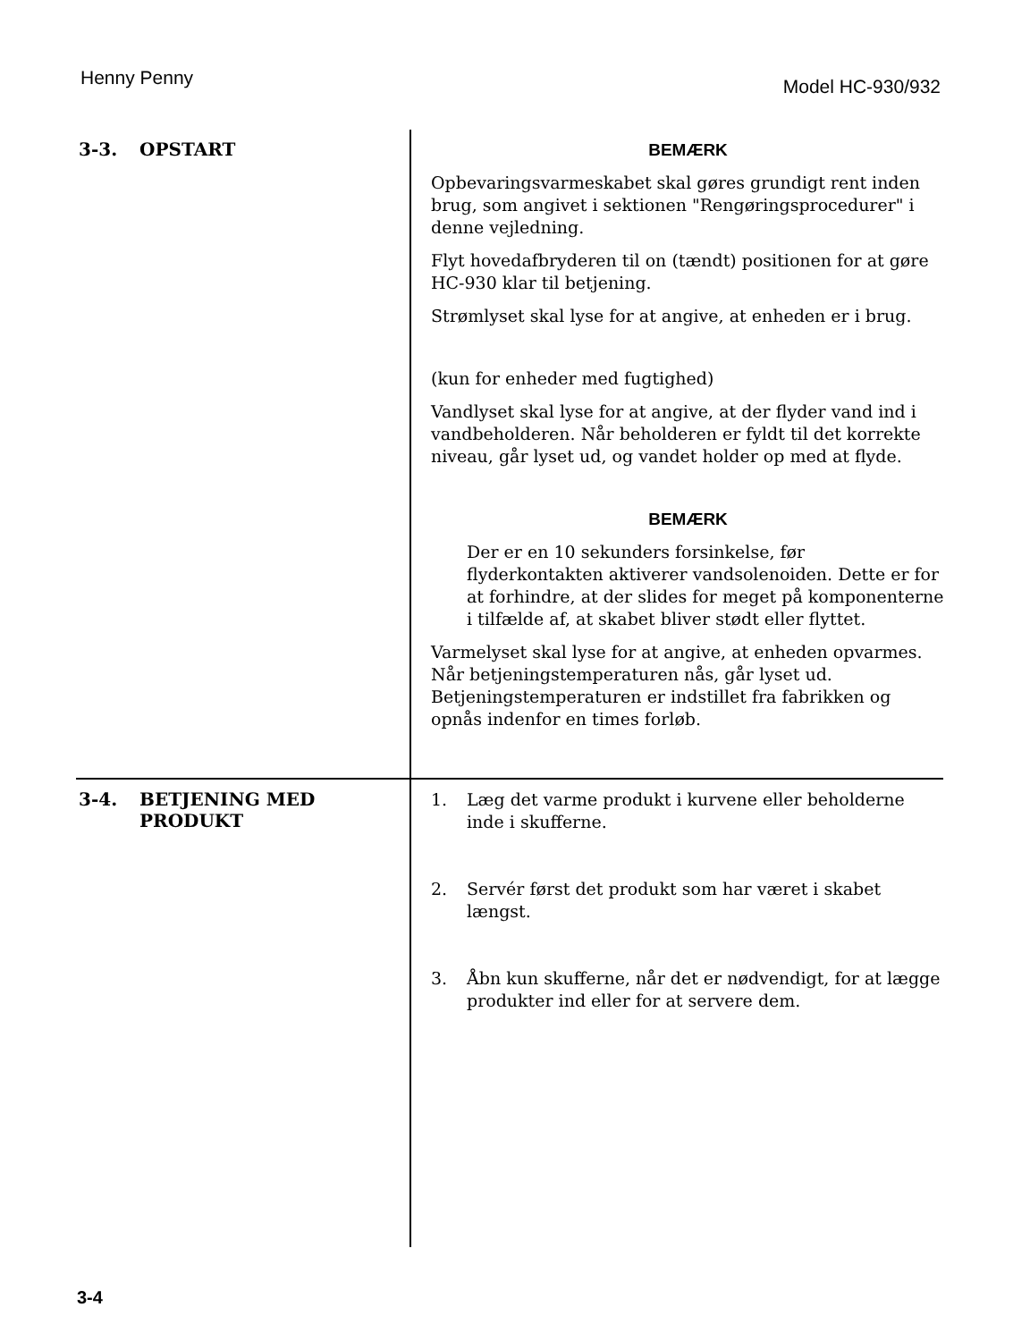Henny Penny Model HC-930/932
3-3. OPSTART
BEMÆRK
Opbevaringsvarmeskabet skal gøres grundigt rent inden brug, som angivet i sektionen "Rengøringsprocedurer" i denne vejledning.
Flyt hovedafbryderen til on (tændt) positionen for at gøre HC-930 klar til betjening.
Strømlyset skal lyse for at angive, at enheden er i brug.
(kun for enheder med fugtighed)
Vandlyset skal lyse for at angive, at der flyder vand ind i vandbeholderen. Når beholderen er fyldt til det korrekte niveau, går lyset ud, og vandet holder op med at flyde.
BEMÆRK
Der er en 10 sekunders forsinkelse, før flyderkontakten aktiverer vandsolenoiden. Dette er for at forhindre, at der slides for meget på komponenterne i tilfælde af, at skabet bliver stødt eller flyttet.
Varmelyset skal lyse for at angive, at enheden opvarmes. Når betjeningstemperaturen nås, går lyset ud. Betjeningstemperaturen er indstillet fra fabrikken og opnås indenfor en times forløb.
3-4.
BETJENING MED
PRODUKT
1. Læg det varme produkt i kurvene eller beholderne inde i skufferne.
2. Servér først det produkt som har været i skabet længst.
3. Åbn kun skufferne, når det er nødvendigt, for at lægge produkter ind eller for at servere dem.
3-4